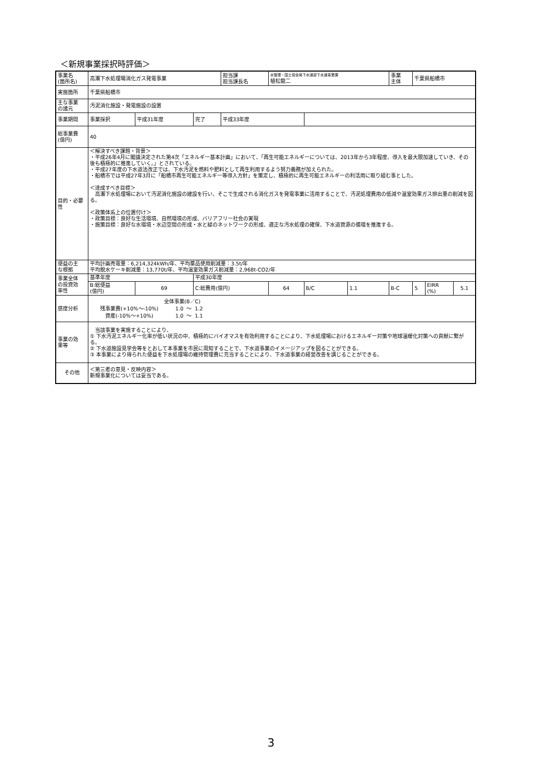＜新規事業採択時評価＞
| 事業名 (箇所名) | 高瀬下水処理場消化ガス発電事業 | | | 担当課 担当課長名 | 水管理・国土保全局下水道部下水道事業課 植松龍二 | | | 事業 主体 | 千葉県船橋市 | | |
| 実施箇所 | 千葉県船橋市 | | | | | | | | | | |
| 主な事業 の諸元 | 汚泥消化施設・発電施設の設置 | | | | | | | | | | |
| 事業期間 | 事業採択 | 平成31年度 | 完了 | 平成33年度 | | | | | | | |
| 総事業費 (億円) | 40 | | | | | | | | | | |
| 目的・必要 性 | ＜解決すべき課題・背景＞ ・平成26年4月に閣議決定された第4次「エネルギー基本計画」において、「再生可能エネルギーについては、2013年から3年程度、導入を最大限加速していき、その後も積極的に推進していく。」とされている。 ・平成27年度の下水道法改正では、下水汚泥を燃料や肥料として再生利用するよう努力義務が加えられた。 ・船橋市では平成27年3月に「船橋市再生可能エネルギー等導入方針」を策定し、積極的に再生可能エネルギーの利活用に取り組む事とした。 ＜達成すべき目標＞ 高瀬下水処理場において汚泥消化施設の建設を行い、そこで生成される消化ガスを発電事業に活用することで、汚泥処理費用の低減や温室効果ガス排出量の削減を図る。 ＜政策体系上の位置付け＞ ・政策目標：良好な生活環境、自然環境の形成、バリアフリー社会の実現 ・施策目標：良好な水環境・水辺空間の形成・水と緑のネットワークの形成、適正な汚水処理の確保、下水道資源の循環を推進する。 | | | | | | | | | | |
| 便益の主 な根拠 | 平均計画売電量：6,214,324kWh/年、平均薬品使用削減量：3.5t/年 平均脱水ケーキ削減量：13,770t/年、平均温室効果ガス削減量：2,968t-CO2/年 | | | | | | | | | | |
| 事業全体 の投資効 率性 | 基準年度 | | 平成30年度 | | | | | | | | |
| | B:総便益 (億円) | 69 | C:総費用(億円) | | 64 | B/C | 1.1 | B-C | 5 | EIRR (%) | 5.1 |
| 感度分析 | / / 全体事業(B／C) / / / / 残事業費(+10%～-10%) / 1.0 / ～ / 1.2 / / 資産(-10%～+10%) / 1.0 / ～ / 1.1 / | | | | | | | | | | |
| 事業の効 果等 | 当該事業を実施することにより、 ① 下水汚泥エネルギー化率が低い状況の中、積極的にバイオマスを有効利用することにより、下水処理場におけるエネルギー対策や地球温暖化対策への貢献に繋がる。 ② 下水道施設見学会等をとおして本事業を市民に周知することで、下水道事業のイメージアップを図ることができる。 ③ 本事業により得られた便益を下水処理場の維持管理費に充当することにより、下水道事業の経営改善を講じることができる。 | | | | | | | | | | |
| その他 | ＜第三者の意見・反映内容＞ 新規事業化については妥当である。 | | | | | | | | | | |
3